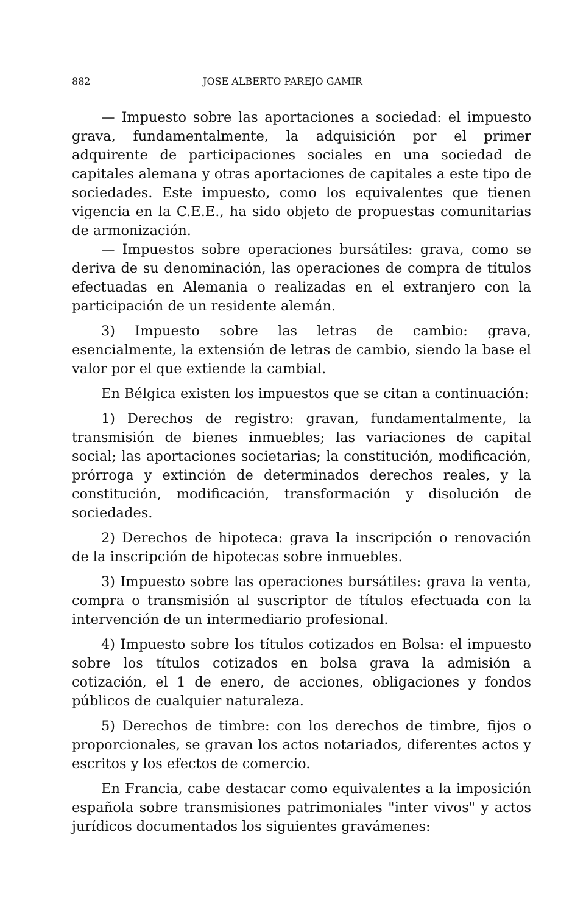882 JOSE ALBERTO PAREJO GAMIR
— Impuesto sobre las aportaciones a sociedad: el impuesto grava, fundamentalmente, la adquisición por el primer adquirente de participaciones sociales en una sociedad de capitales alemana y otras aportaciones de capitales a este tipo de sociedades. Este impuesto, como los equivalentes que tienen vigencia en la C.E.E., ha sido objeto de propuestas comunitarias de armonización.
— Impuestos sobre operaciones bursátiles: grava, como se deriva de su denominación, las operaciones de compra de títulos efectuadas en Alemania o realizadas en el extranjero con la participación de un residente alemán.
3) Impuesto sobre las letras de cambio: grava, esencialmente, la extensión de letras de cambio, siendo la base el valor por el que extiende la cambial.
En Bélgica existen los impuestos que se citan a continuación:
1) Derechos de registro: gravan, fundamentalmente, la transmisión de bienes inmuebles; las variaciones de capital social; las aportaciones societarias; la constitución, modificación, prórroga y extinción de determinados derechos reales, y la constitución, modificación, transformación y disolución de sociedades.
2) Derechos de hipoteca: grava la inscripción o renovación de la inscripción de hipotecas sobre inmuebles.
3) Impuesto sobre las operaciones bursátiles: grava la venta, compra o transmisión al suscriptor de títulos efectuada con la intervención de un intermediario profesional.
4) Impuesto sobre los títulos cotizados en Bolsa: el impuesto sobre los títulos cotizados en bolsa grava la admisión a cotización, el 1 de enero, de acciones, obligaciones y fondos públicos de cualquier naturaleza.
5) Derechos de timbre: con los derechos de timbre, fijos o proporcionales, se gravan los actos notariados, diferentes actos y escritos y los efectos de comercio.
En Francia, cabe destacar como equivalentes a la imposición española sobre transmisiones patrimoniales "inter vivos" y actos jurídicos documentados los siguientes gravámenes: